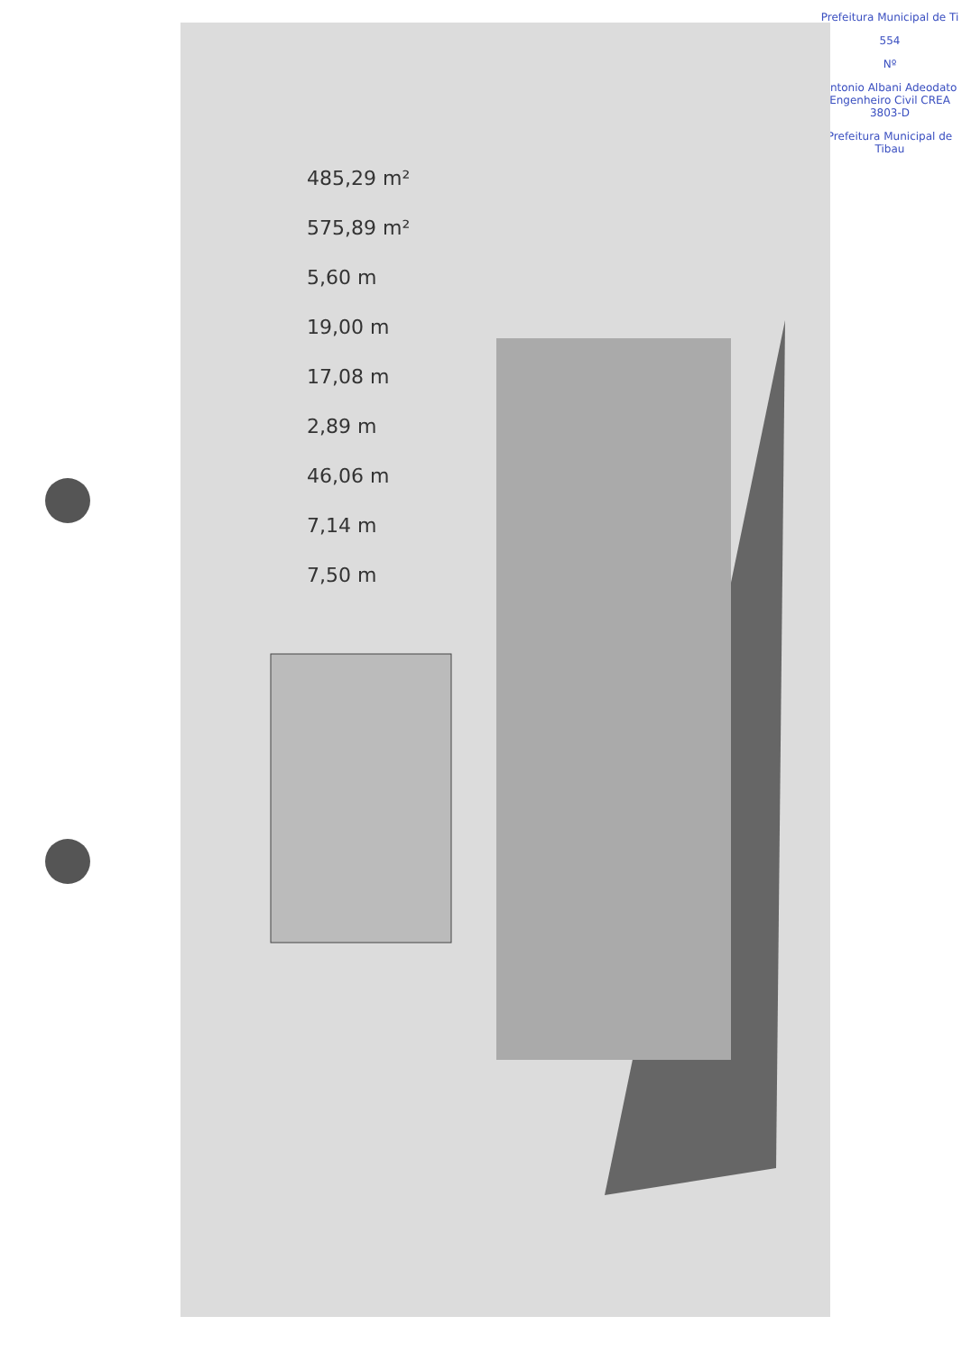Prefeitura Municipal de Ti
554
Nº
Antonio Albani Adeodato Engenheiro Civil CREA 3803-D
Prefeitura Municipal de Tibau
485,29 m²
575,89 m²
5,60 m
19,00 m
17,08 m
2,89 m
46,06 m
7,14 m
7,50 m